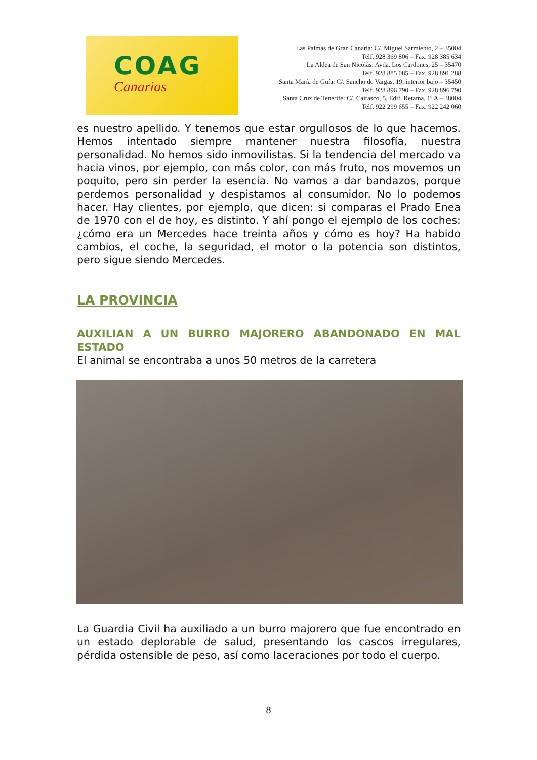COAG
Canarias
Las Palmas de Gran Canaria: C/. Miguel Sarmiento, 2 – 35004
Telf. 928 369 806 – Fax. 928 385 634
La Aldea de San Nicolás: Avda. Los Cardones, 25 – 35470
Telf. 928 885 085 – Fax. 928 891 288
Santa María de Guía: C/. Sancho de Vargas, 19, interior bajo – 35450
Telf. 928 896 790 – Fax. 928 896 790
Santa Cruz de Tenerife: C/. Cairasco, 5, Edif. Retama, 1º A – 38004
Telf. 922 299 655 – Fax. 922 242 060
es nuestro apellido. Y tenemos que estar orgullosos de lo que hacemos. Hemos intentado siempre mantener nuestra filosofía, nuestra personalidad. No hemos sido inmovilistas. Si la tendencia del mercado va hacia vinos, por ejemplo, con más color, con más fruto, nos movemos un poquito, pero sin perder la esencia. No vamos a dar bandazos, porque perdemos personalidad y despistamos al consumidor. No lo podemos hacer. Hay clientes, por ejemplo, que dicen: si comparas el Prado Enea de 1970 con el de hoy, es distinto. Y ahí pongo el ejemplo de los coches: ¿cómo era un Mercedes hace treinta años y cómo es hoy? Ha habido cambios, el coche, la seguridad, el motor o la potencia son distintos, pero sigue siendo Mercedes.
LA PROVINCIA
AUXILIAN A UN BURRO MAJORERO ABANDONADO EN MAL ESTADO
El animal se encontraba a unos 50 metros de la carretera
La Guardia Civil ha auxiliado a un burro majorero que fue encontrado en un estado deplorable de salud, presentando los cascos irregulares, pérdida ostensible de peso, así como laceraciones por todo el cuerpo.
8